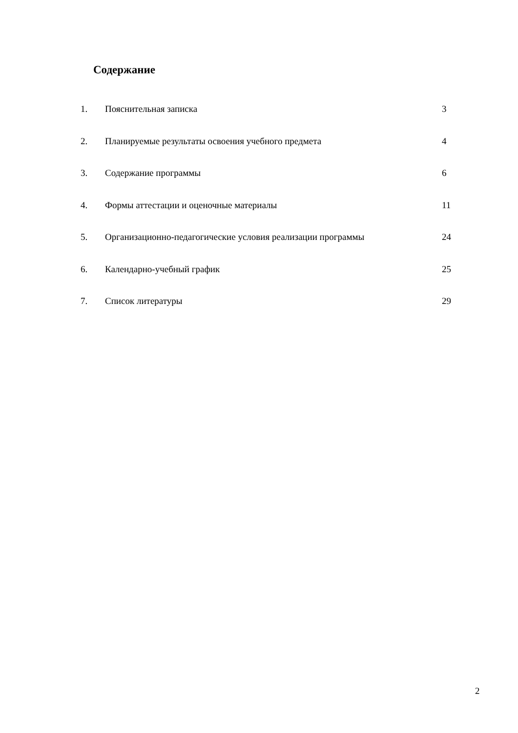Содержание
1. Пояснительная записка 3
2. Планируемые результаты освоения учебного предмета 4
3. Содержание программы 6
4. Формы аттестации и оценочные материалы 11
5. Организационно-педагогические условия реализации программы 24
6. Календарно-учебный график 25
7. Список литературы 29
2